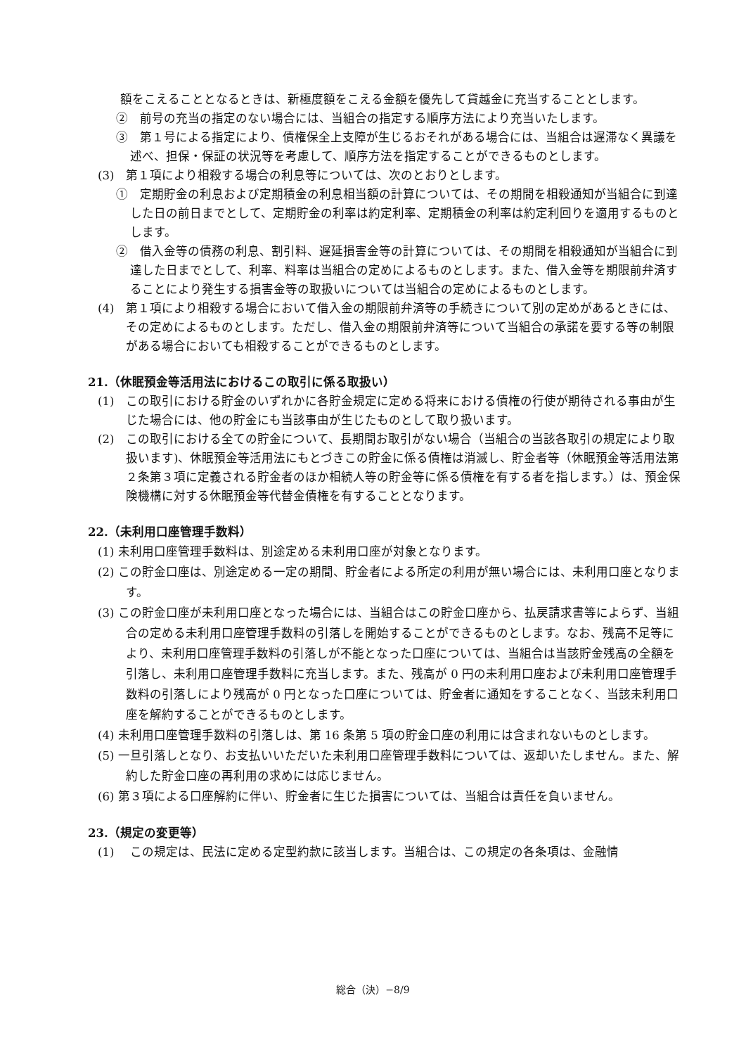額をこえることとなるときは、新極度額をこえる金額を優先して貸越金に充当することとします。
②　前号の充当の指定のない場合には、当組合の指定する順序方法により充当いたします。
③　第１号による指定により、債権保全上支障が生じるおそれがある場合には、当組合は遅滞なく異議を述べ、担保・保証の状況等を考慮して、順序方法を指定することができるものとします。
(3)　第１項により相殺する場合の利息等については、次のとおりとします。
①　定期貯金の利息および定期積金の利息相当額の計算については、その期間を相殺通知が当組合に到達した日の前日までとして、定期貯金の利率は約定利率、定期積金の利率は約定利回りを適用するものとします。
②　借入金等の債務の利息、割引料、遅延損害金等の計算については、その期間を相殺通知が当組合に到達した日までとして、利率、料率は当組合の定めによるものとします。また、借入金等を期限前弁済することにより発生する損害金等の取扱いについては当組合の定めによるものとします。
(4)　第１項により相殺する場合において借入金の期限前弁済等の手続きについて別の定めがあるときには、その定めによるものとします。ただし、借入金の期限前弁済等について当組合の承諾を要する等の制限がある場合においても相殺することができるものとします。
21.（休眠預金等活用法におけるこの取引に係る取扱い）
(1)　この取引における貯金のいずれかに各貯金規定に定める将来における債権の行使が期待される事由が生じた場合には、他の貯金にも当該事由が生じたものとして取り扱います。
(2)　この取引における全ての貯金について、長期間お取引がない場合（当組合の当該各取引の規定により取扱います)、休眠預金等活用法にもとづきこの貯金に係る債権は消滅し、貯金者等（休眠預金等活用法第２条第３項に定義される貯金者のほか相続人等の貯金等に係る債権を有する者を指します。）は、預金保険機構に対する休眠預金等代替金債権を有することとなります。
22.（未利用口座管理手数料）
(1) 未利用口座管理手数料は、別途定める未利用口座が対象となります。
(2) この貯金口座は、別途定める一定の期間、貯金者による所定の利用が無い場合には、未利用口座となります。
(3) この貯金口座が未利用口座となった場合には、当組合はこの貯金口座から、払戻請求書等によらず、当組合の定める未利用口座管理手数料の引落しを開始することができるものとします。なお、残高不足等により、未利用口座管理手数料の引落しが不能となった口座については、当組合は当該貯金残高の全額を引落し、未利用口座管理手数料に充当します。また、残高が 0 円の未利用口座および未利用口座管理手数料の引落しにより残高が 0 円となった口座については、貯金者に通知をすることなく、当該未利用口座を解約することができるものとします。
(4) 未利用口座管理手数料の引落しは、第 16 条第 5 項の貯金口座の利用には含まれないものとします。
(5) 一旦引落しとなり、お支払いいただいた未利用口座管理手数料については、返却いたしません。また、解約した貯金口座の再利用の求めには応じません。
(6) 第３項による口座解約に伴い、貯金者に生じた損害については、当組合は責任を負いません。
23.（規定の変更等）
(1)　 この規定は、民法に定める定型約款に該当します。当組合は、この規定の各条項は、金融情
総合（決）−8/9